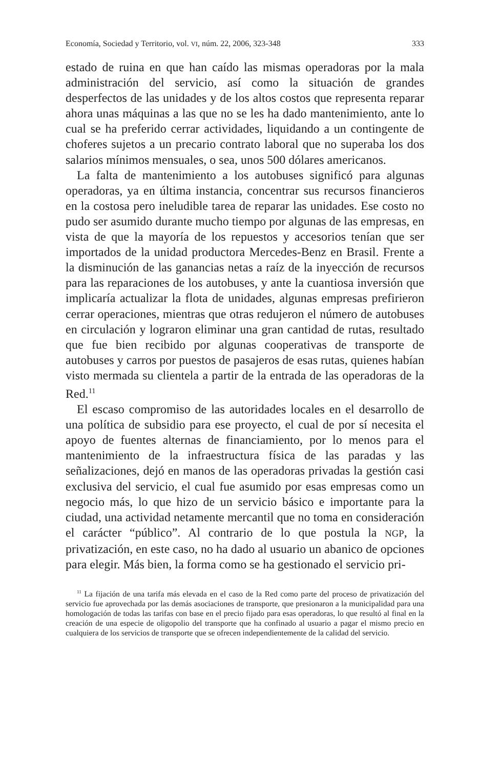Economía, Sociedad y Territorio, vol. VI, núm. 22, 2006, 323-348 333
estado de ruina en que han caído las mismas operadoras por la mala administración del servicio, así como la situación de grandes desperfectos de las unidades y de los altos costos que representa reparar ahora unas máquinas a las que no se les ha dado mantenimiento, ante lo cual se ha preferido cerrar actividades, liquidando a un contingente de choferes sujetos a un precario contrato laboral que no superaba los dos salarios mínimos mensuales, o sea, unos 500 dólares americanos.
La falta de mantenimiento a los autobuses significó para algunas operadoras, ya en última instancia, concentrar sus recursos financieros en la costosa pero ineludible tarea de reparar las unidades. Ese costo no pudo ser asumido durante mucho tiempo por algunas de las empresas, en vista de que la mayoría de los repuestos y accesorios tenían que ser importados de la unidad productora Mercedes-Benz en Brasil. Frente a la disminución de las ganancias netas a raíz de la inyección de recursos para las reparaciones de los autobuses, y ante la cuantiosa inversión que implicaría actualizar la flota de unidades, algunas empresas prefirieron cerrar operaciones, mientras que otras redujeron el número de autobuses en circulación y lograron eliminar una gran cantidad de rutas, resultado que fue bien recibido por algunas cooperativas de transporte de autobuses y carros por puestos de pasajeros de esas rutas, quienes habían visto mermada su clientela a partir de la entrada de las operadoras de la Red.<sup>11</sup>
El escaso compromiso de las autoridades locales en el desarrollo de una política de subsidio para ese proyecto, el cual de por sí necesita el apoyo de fuentes alternas de financiamiento, por lo menos para el mantenimiento de la infraestructura física de las paradas y las señalizaciones, dejó en manos de las operadoras privadas la gestión casi exclusiva del servicio, el cual fue asumido por esas empresas como un negocio más, lo que hizo de un servicio básico e importante para la ciudad, una actividad netamente mercantil que no toma en consideración el carácter “público”. Al contrario de lo que postula la NGP, la privatización, en este caso, no ha dado al usuario un abanico de opciones para elegir. Más bien, la forma como se ha gestionado el servicio pri-
<sup>11</sup> La fijación de una tarifa más elevada en el caso de la Red como parte del proceso de privatización del servicio fue aprovechada por las demás asociaciones de transporte, que presionaron a la municipalidad para una homologación de todas las tarifas con base en el precio fijado para esas operadoras, lo que resultó al final en la creación de una especie de oligopolio del transporte que ha confinado al usuario a pagar el mismo precio en cualquiera de los servicios de transporte que se ofrecen independientemente de la calidad del servicio.